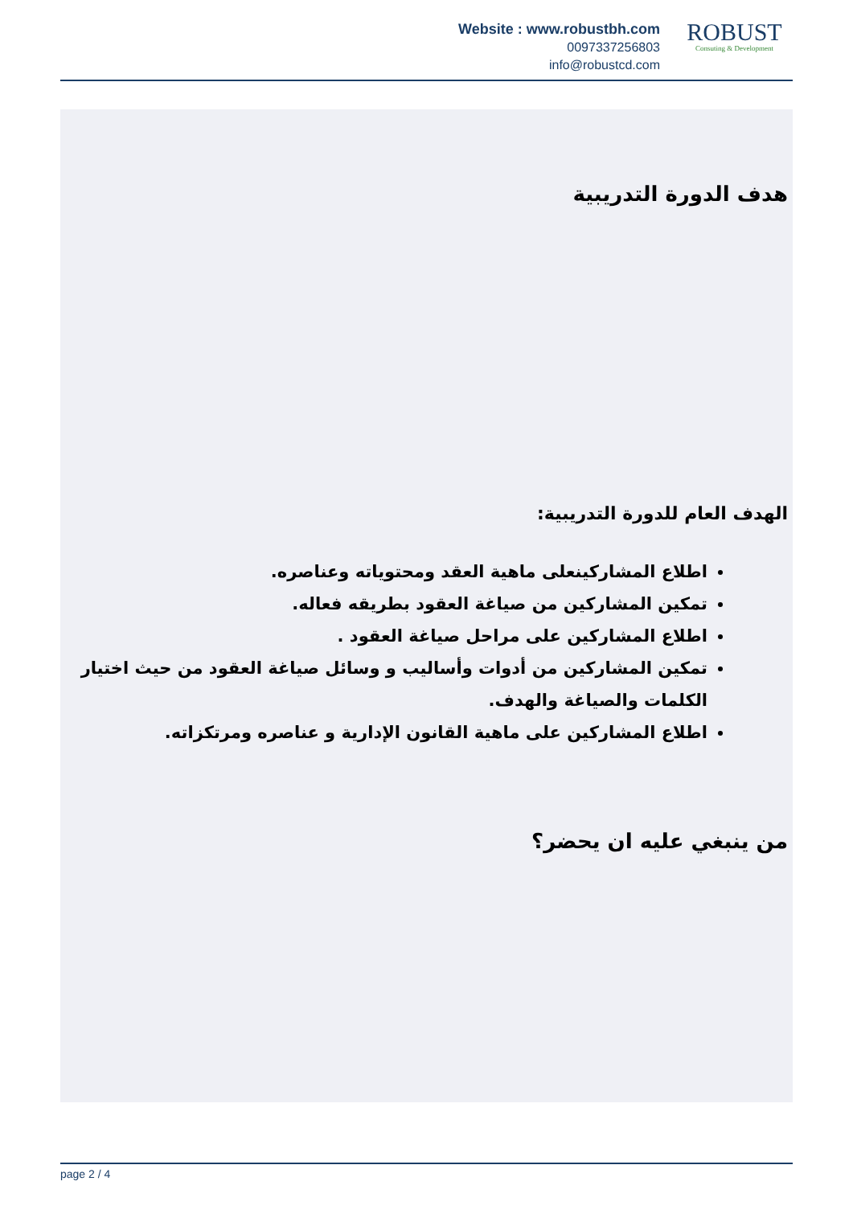Website : www.robustbh.com
0097337256803
info@robustcd.com
ROBUST
Consuting & Development
هدف الدورة التدريبية
الهدف العام للدورة التدريبية:
اطلاع المشاركينعلى ماهية العقد ومحتوياته وعناصره.
تمكين المشاركين من صياغة العقود بطريقه فعاله.
اطلاع المشاركين على مراحل صياغة العقود .
تمكين المشاركين من أدوات وأساليب و وسائل صياغة العقود من حيث اختيار الكلمات والصياغة والهدف.
اطلاع المشاركين على ماهية القانون الإدارية و عناصره ومرتكزاته.
من ينبغي عليه ان يحضر؟
page 2 / 4